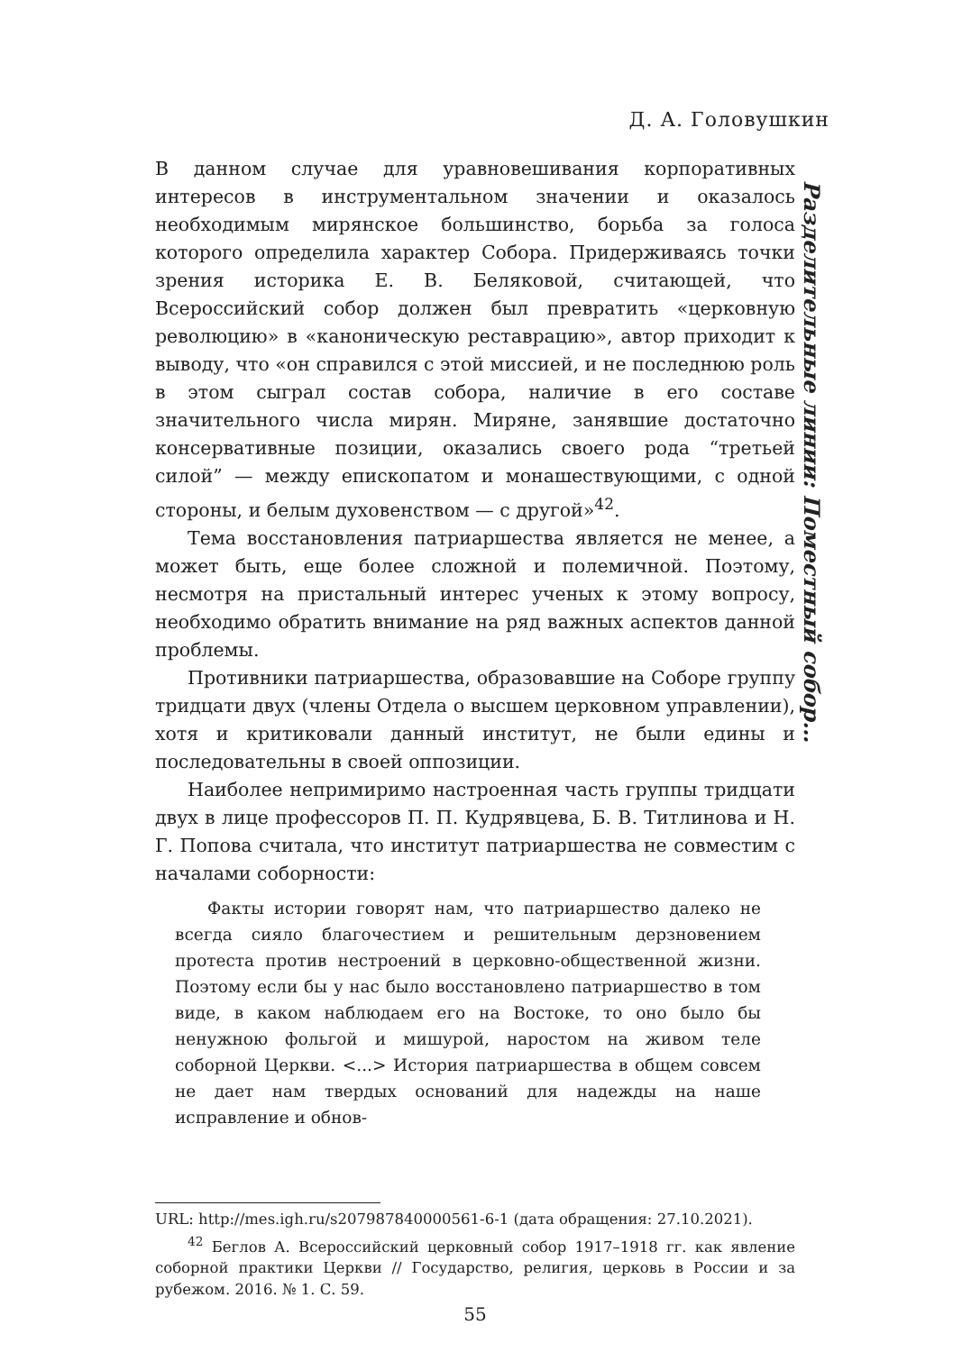Д. А. Головушкин
В данном случае для уравновешивания корпоративных интересов в инструментальном значении и оказалось необходимым мирянское большинство, борьба за голоса которого определила характер Собора. Придерживаясь точки зрения историка Е. В. Беляковой, считающей, что Всероссийский собор должен был превратить «церковную революцию» в «каноническую реставрацию», автор приходит к выводу, что «он справился с этой миссией, и не последнюю роль в этом сыграл состав собора, наличие в его составе значительного числа мирян. Миряне, занявшие достаточно консервативные позиции, оказались своего рода “третьей силой” — между епископатом и монашествующими, с одной стороны, и белым духовенством — с другой»<sup>42</sup>.
Тема восстановления патриаршества является не менее, а может быть, еще более сложной и полемичной. Поэтому, несмотря на пристальный интерес ученых к этому вопросу, необходимо обратить внимание на ряд важных аспектов данной проблемы.
Противники патриаршества, образовавшие на Соборе группу тридцати двух (члены Отдела о высшем церковном управлении), хотя и критиковали данный институт, не были едины и последовательны в своей оппозиции.
Наиболее непримиримо настроенная часть группы тридцати двух в лице профессоров П. П. Кудрявцева, Б. В. Титлинова и Н. Г. Попова считала, что институт патриаршества не совместим с началами соборности:
Факты истории говорят нам, что патриаршество далеко не всегда сияло благочестием и решительным дерзновением протеста против нестроений в церковно-общественной жизни. Поэтому если бы у нас было восстановлено патриаршество в том виде, в каком наблюдаем его на Востоке, то оно было бы ненужною фольгой и мишурой, наростом на живом теле соборной Церкви. <...> История патриаршества в общем совсем не дает нам твердых оснований для надежды на наше исправление и обнов-
URL: http://mes.igh.ru/s207987840000561-6-1 (дата обращения: 27.10.2021).
<sup>42</sup> Беглов А. Всероссийский церковный собор 1917–1918 гг. как явление соборной практики Церкви // Государство, религия, церковь в России и за рубежом. 2016. № 1. С. 59.
55
Разделительные линии: Поместный собор…